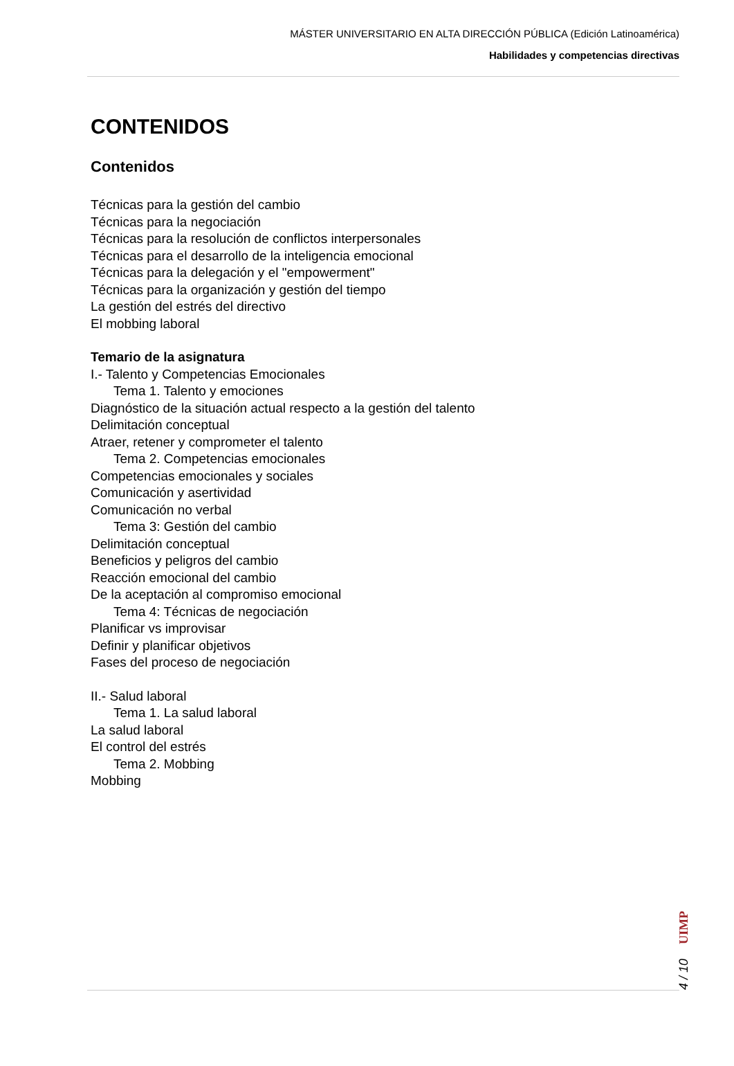MÁSTER UNIVERSITARIO EN ALTA DIRECCIÓN PÚBLICA (Edición Latinoamérica)
Habilidades y competencias directivas
CONTENIDOS
Contenidos
Técnicas para la gestión del cambio
Técnicas para la negociación
Técnicas para la resolución de conflictos interpersonales
Técnicas para el desarrollo de la inteligencia emocional
Técnicas para la delegación y el "empowerment"
Técnicas para la organización y gestión del tiempo
La gestión del estrés del directivo
El mobbing laboral
Temario de la asignatura
I.- Talento y Competencias Emocionales
Tema 1. Talento y emociones
Diagnóstico de la situación actual respecto a la gestión del talento
Delimitación conceptual
Atraer, retener y comprometer el talento
Tema 2. Competencias emocionales
Competencias emocionales y sociales
Comunicación y asertividad
Comunicación no verbal
Tema 3: Gestión del cambio
Delimitación conceptual
Beneficios y peligros del cambio
Reacción emocional del cambio
De la aceptación al compromiso emocional
Tema 4: Técnicas de negociación
Planificar vs improvisar
Definir y planificar objetivos
Fases del proceso de negociación
II.- Salud laboral
Tema 1. La salud laboral
La salud laboral
El control del estrés
Tema 2. Mobbing
Mobbing
4 / 10 UIMP